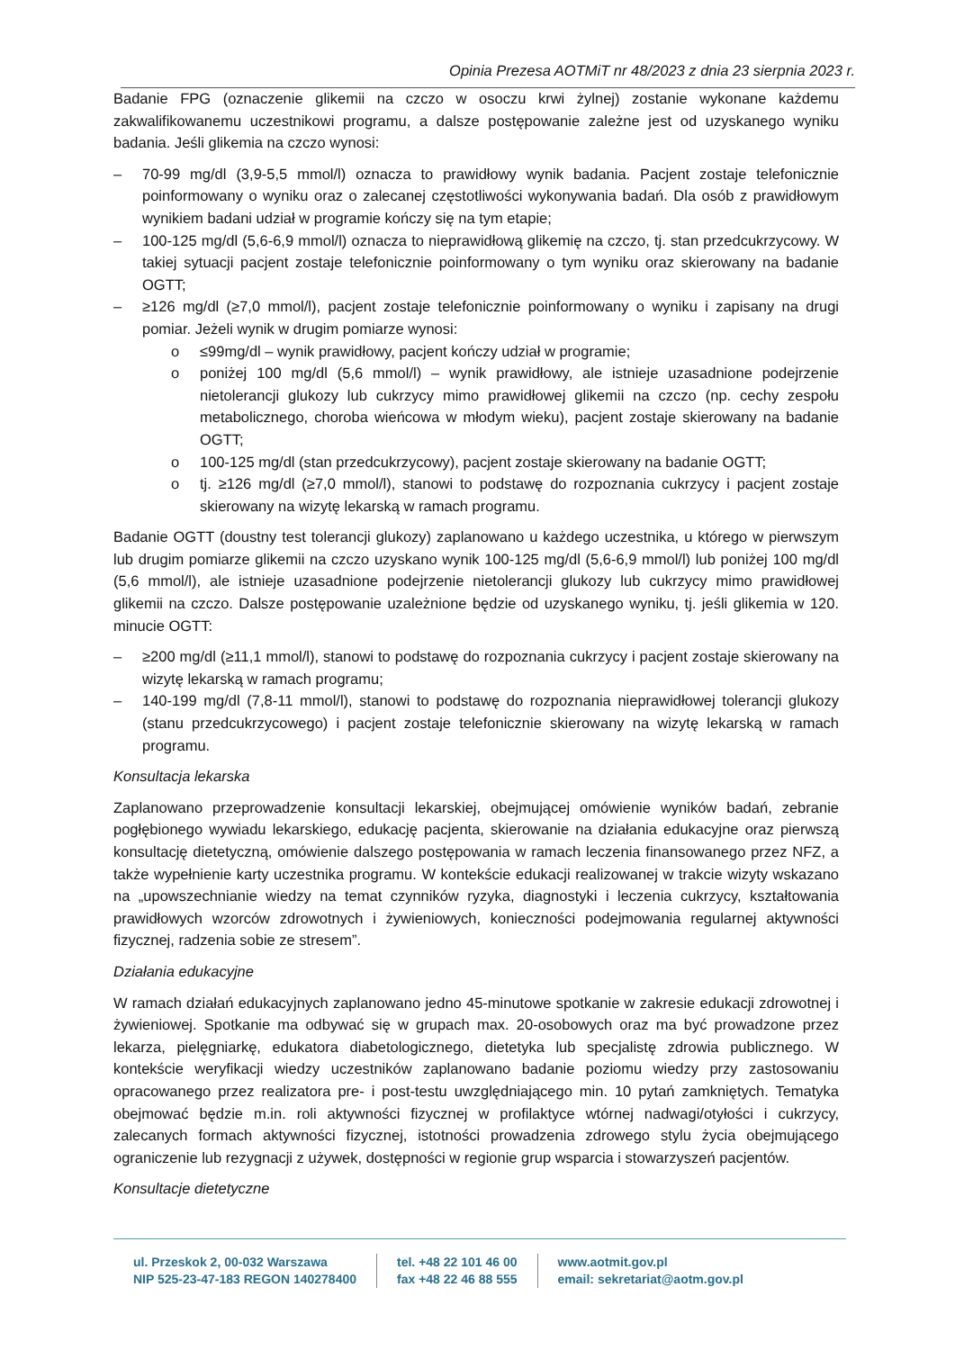Opinia Prezesa AOTMiT nr 48/2023 z dnia 23 sierpnia 2023 r.
Badanie FPG (oznaczenie glikemii na czczo w osoczu krwi żylnej) zostanie wykonane każdemu zakwalifikowanemu uczestnikowi programu, a dalsze postępowanie zależne jest od uzyskanego wyniku badania. Jeśli glikemia na czczo wynosi:
– 70-99 mg/dl (3,9-5,5 mmol/l) oznacza to prawidłowy wynik badania. Pacjent zostaje telefonicznie poinformowany o wyniku oraz o zalecanej częstotliwości wykonywania badań. Dla osób z prawidłowym wynikiem badani udział w programie kończy się na tym etapie;
– 100-125 mg/dl (5,6-6,9 mmol/l) oznacza to nieprawidłową glikemię na czczo, tj. stan przedcukrzycowy. W takiej sytuacji pacjent zostaje telefonicznie poinformowany o tym wyniku oraz skierowany na badanie OGTT;
– ≥126 mg/dl (≥7,0 mmol/l), pacjent zostaje telefonicznie poinformowany o wyniku i zapisany na drugi pomiar. Jeżeli wynik w drugim pomiarze wynosi:
o ≤99mg/dl – wynik prawidłowy, pacjent kończy udział w programie;
o poniżej 100 mg/dl (5,6 mmol/l) – wynik prawidłowy, ale istnieje uzasadnione podejrzenie nietolerancji glukozy lub cukrzycy mimo prawidłowej glikemii na czczo (np. cechy zespołu metabolicznego, choroba wieńcowa w młodym wieku), pacjent zostaje skierowany na badanie OGTT;
o 100-125 mg/dl (stan przedcukrzycowy), pacjent zostaje skierowany na badanie OGTT;
o tj. ≥126 mg/dl (≥7,0 mmol/l), stanowi to podstawę do rozpoznania cukrzycy i pacjent zostaje skierowany na wizytę lekarską w ramach programu.
Badanie OGTT (doustny test tolerancji glukozy) zaplanowano u każdego uczestnika, u którego w pierwszym lub drugim pomiarze glikemii na czczo uzyskano wynik 100-125 mg/dl (5,6-6,9 mmol/l) lub poniżej 100 mg/dl (5,6 mmol/l), ale istnieje uzasadnione podejrzenie nietolerancji glukozy lub cukrzycy mimo prawidłowej glikemii na czczo. Dalsze postępowanie uzależnione będzie od uzyskanego wyniku, tj. jeśli glikemia w 120. minucie OGTT:
– ≥200 mg/dl (≥11,1 mmol/l), stanowi to podstawę do rozpoznania cukrzycy i pacjent zostaje skierowany na wizytę lekarską w ramach programu;
– 140-199 mg/dl (7,8-11 mmol/l), stanowi to podstawę do rozpoznania nieprawidłowej tolerancji glukozy (stanu przedcukrzycowego) i pacjent zostaje telefonicznie skierowany na wizytę lekarską w ramach programu.
Konsultacja lekarska
Zaplanowano przeprowadzenie konsultacji lekarskiej, obejmującej omówienie wyników badań, zebranie pogłębionego wywiadu lekarskiego, edukację pacjenta, skierowanie na działania edukacyjne oraz pierwszą konsultację dietetyczną, omówienie dalszego postępowania w ramach leczenia finansowanego przez NFZ, a także wypełnienie karty uczestnika programu. W kontekście edukacji realizowanej w trakcie wizyty wskazano na „upowszechnianie wiedzy na temat czynników ryzyka, diagnostyki i leczenia cukrzycy, kształtowania prawidłowych wzorców zdrowotnych i żywieniowych, konieczności podejmowania regularnej aktywności fizycznej, radzenia sobie ze stresem”.
Działania edukacyjne
W ramach działań edukacyjnych zaplanowano jedno 45-minutowe spotkanie w zakresie edukacji zdrowotnej i żywieniowej. Spotkanie ma odbywać się w grupach max. 20-osobowych oraz ma być prowadzone przez lekarza, pielęgniarkę, edukatora diabetologicznego, dietetyka lub specjalistę zdrowia publicznego. W kontekście weryfikacji wiedzy uczestników zaplanowano badanie poziomu wiedzy przy zastosowaniu opracowanego przez realizatora pre- i post-testu uwzględniającego min. 10 pytań zamkniętych. Tematyka obejmować będzie m.in. roli aktywności fizycznej w profilaktyce wtórnej nadwagi/otyłości i cukrzycy, zalecanych formach aktywności fizycznej, istotności prowadzenia zdrowego stylu życia obejmującego ograniczenie lub rezygnacji z używek, dostępności w regionie grup wsparcia i stowarzyszeń pacjentów.
Konsultacje dietetyczne
ul. Przeskok 2, 00-032 Warszawa
NIP 525-23-47-183 REGON 140278400
tel. +48 22 101 46 00
fax +48 22 46 88 555
www.aotmit.gov.pl
email: sekretariat@aotm.gov.pl